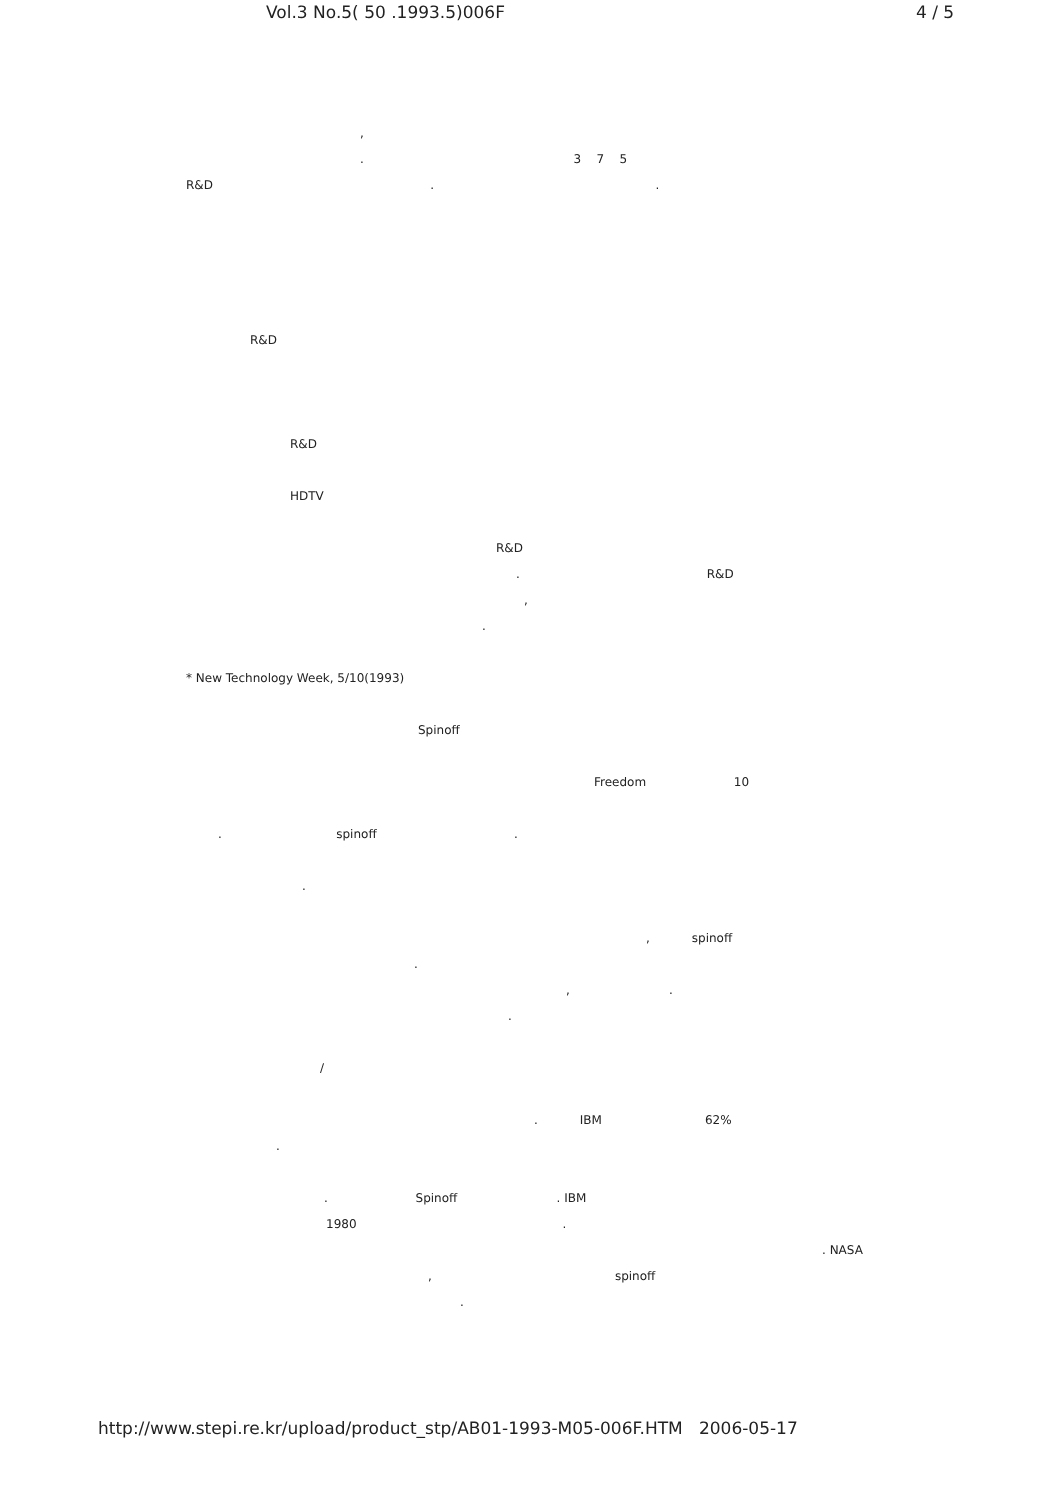Vol.3 No.5( 50 .1993.5)006F 4 / 5
,
. 3 7 5
R&D . .
R&D
R&D
HDTV
R&D
. R&D
,
.
* New Technology Week, 5/10(1993)
Spinoff
Freedom 10
. spinoff .
.
, spinoff
.
, .
.
/
. IBM 62%
.
. Spinoff . IBM
1980 .
. NASA
, spinoff
.
http://www.stepi.re.kr/upload/product_stp/AB01-1993-M05-006F.HTM 2006-05-17